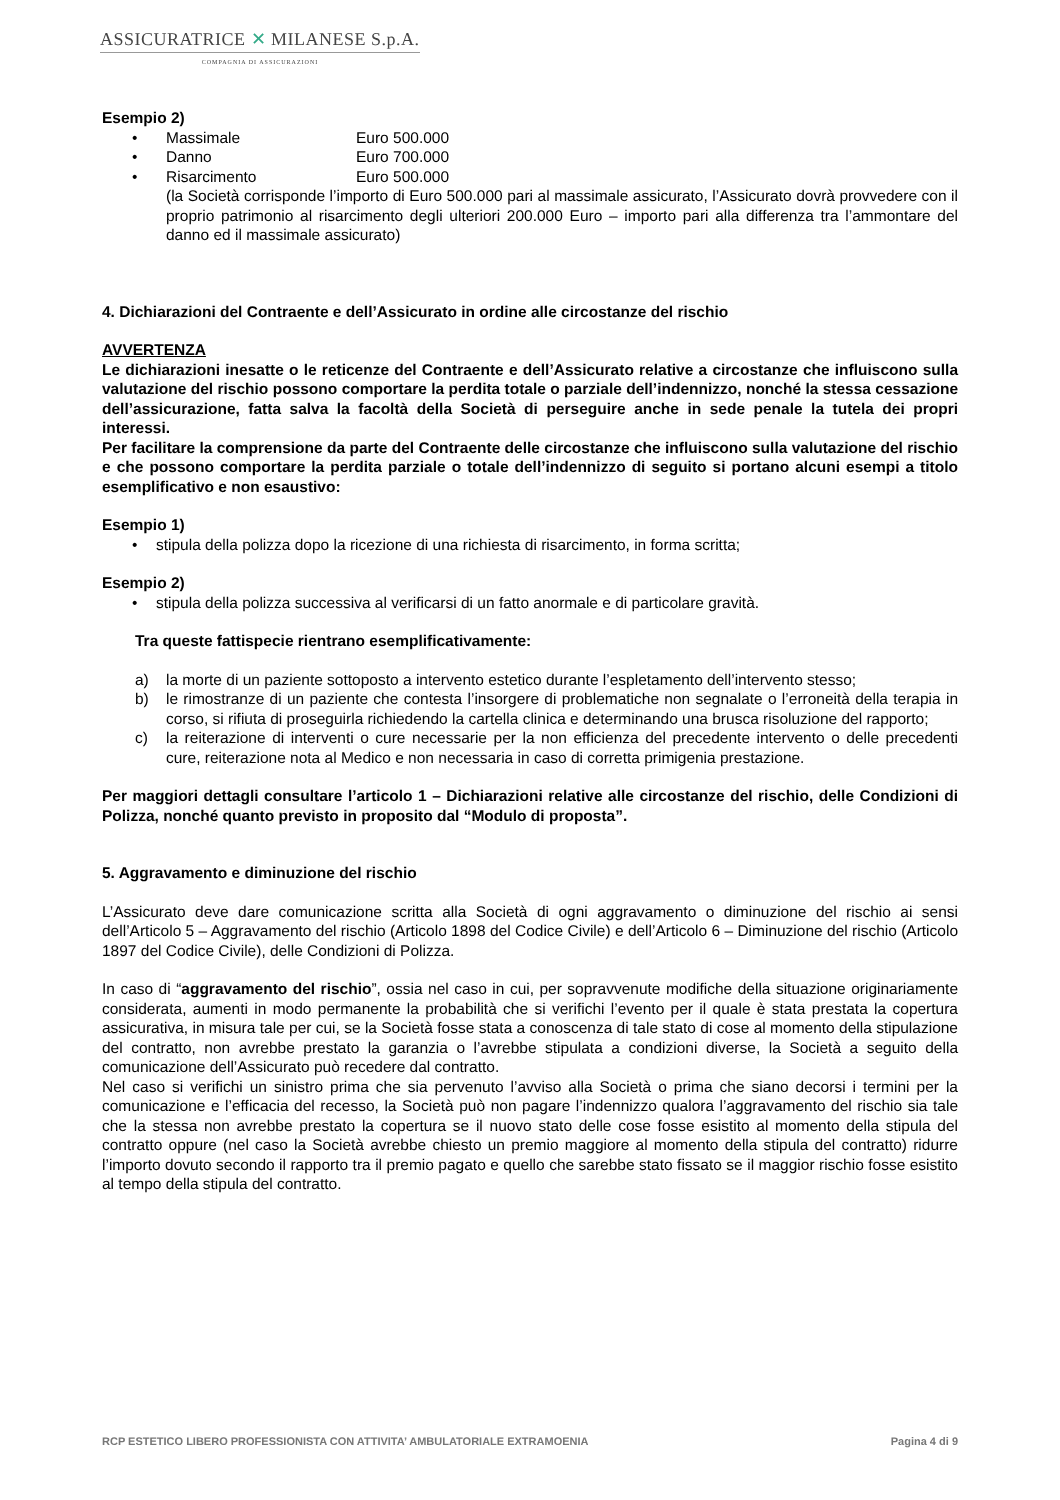ASSICURATRICE ✕ MILANESE S.p.A.
COMPAGNIA DI ASSICURAZIONI
Esempio 2)
• Massimale Euro 500.000
• Danno Euro 700.000
• Risarcimento Euro 500.000
(la Società corrisponde l’importo di Euro 500.000 pari al massimale assicurato, l’Assicurato dovrà provvedere con il proprio patrimonio al risarcimento degli ulteriori 200.000 Euro – importo pari alla differenza tra l’ammontare del danno ed il massimale assicurato)
4. Dichiarazioni del Contraente e dell’Assicurato in ordine alle circostanze del rischio
AVVERTENZA
Le dichiarazioni inesatte o le reticenze del Contraente e dell’Assicurato relative a circostanze che influiscono sulla valutazione del rischio possono comportare la perdita totale o parziale dell’indennizzo, nonché la stessa cessazione dell’assicurazione, fatta salva la facoltà della Società di perseguire anche in sede penale la tutela dei propri interessi.
Per facilitare la comprensione da parte del Contraente delle circostanze che influiscono sulla valutazione del rischio e che possono comportare la perdita parziale o totale dell’indennizzo di seguito si portano alcuni esempi a titolo esemplificativo e non esaustivo:
Esempio 1)
• stipula della polizza dopo la ricezione di una richiesta di risarcimento, in forma scritta;
Esempio 2)
• stipula della polizza successiva al verificarsi di un fatto anormale e di particolare gravità.
Tra queste fattispecie rientrano esemplificativamente:
a) la morte di un paziente sottoposto a intervento estetico durante l’espletamento dell’intervento stesso;
b) le rimostranze di un paziente che contesta l’insorgere di problematiche non segnalate o l’erroneità della terapia in corso, si rifiuta di proseguirla richiedendo la cartella clinica e determinando una brusca risoluzione del rapporto;
c) la reiterazione di interventi o cure necessarie per la non efficienza del precedente intervento o delle precedenti cure, reiterazione nota al Medico e non necessaria in caso di corretta primigenia prestazione.
Per maggiori dettagli consultare l’articolo 1 – Dichiarazioni relative alle circostanze del rischio, delle Condizioni di Polizza, nonché quanto previsto in proposito dal “Modulo di proposta”.
5. Aggravamento e diminuzione del rischio
L’Assicurato deve dare comunicazione scritta alla Società di ogni aggravamento o diminuzione del rischio ai sensi dell’Articolo 5 – Aggravamento del rischio (Articolo 1898 del Codice Civile) e dell’Articolo 6 – Diminuzione del rischio (Articolo 1897 del Codice Civile), delle Condizioni di Polizza.
In caso di “aggravamento del rischio”, ossia nel caso in cui, per sopravvenute modifiche della situazione originariamente considerata, aumenti in modo permanente la probabilità che si verifichi l’evento per il quale è stata prestata la copertura assicurativa, in misura tale per cui, se la Società fosse stata a conoscenza di tale stato di cose al momento della stipulazione del contratto, non avrebbe prestato la garanzia o l’avrebbe stipulata a condizioni diverse, la Società a seguito della comunicazione dell’Assicurato può recedere dal contratto.
Nel caso si verifichi un sinistro prima che sia pervenuto l’avviso alla Società o prima che siano decorsi i termini per la comunicazione e l’efficacia del recesso, la Società può non pagare l’indennizzo qualora l’aggravamento del rischio sia tale che la stessa non avrebbe prestato la copertura se il nuovo stato delle cose fosse esistito al momento della stipula del contratto oppure (nel caso la Società avrebbe chiesto un premio maggiore al momento della stipula del contratto) ridurre l’importo dovuto secondo il rapporto tra il premio pagato e quello che sarebbe stato fissato se il maggior rischio fosse esistito al tempo della stipula del contratto.
RCP ESTETICO LIBERO PROFESSIONISTA CON ATTIVITA’ AMBULATORIALE EXTRAMOENIA Pagina 4 di 9